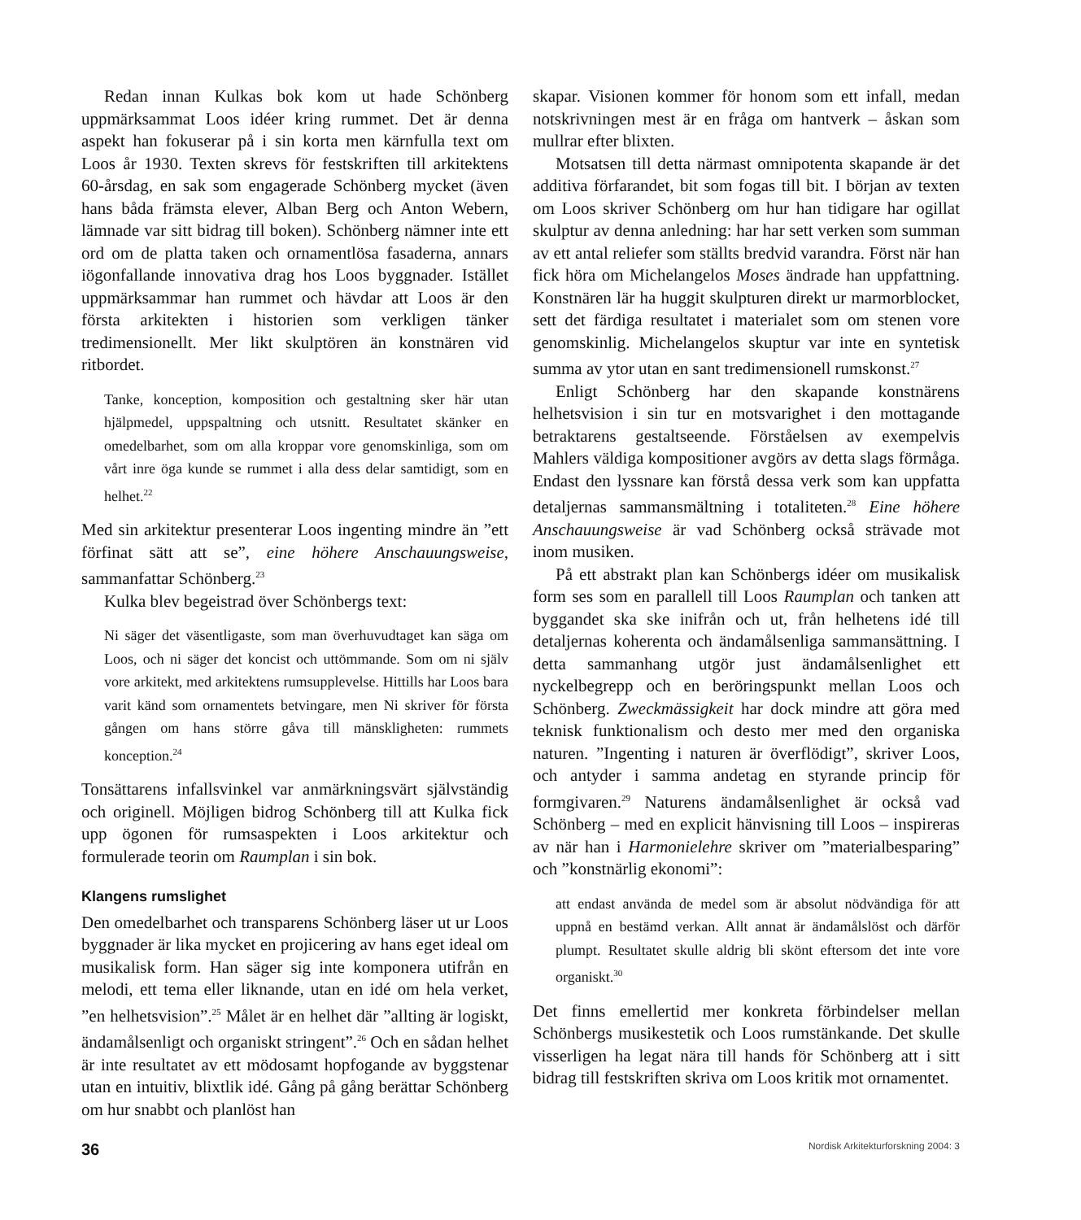Redan innan Kulkas bok kom ut hade Schönberg uppmärksammat Loos idéer kring rummet. Det är denna aspekt han fokuserar på i sin korta men kärnfulla text om Loos år 1930. Texten skrevs för festskriften till arkitektens 60-årsdag, en sak som engagerade Schönberg mycket (även hans båda främsta elever, Alban Berg och Anton Webern, lämnade var sitt bidrag till boken). Schönberg nämner inte ett ord om de platta taken och ornamentlösa fasaderna, annars iögonfallande innovativa drag hos Loos byggnader. Istället uppmärksammar han rummet och hävdar att Loos är den första arkitekten i historien som verkligen tänker tredimensionellt. Mer likt skulptören än konstnären vid ritbordet.
Tanke, konception, komposition och gestaltning sker här utan hjälpmedel, uppspaltning och utsnitt. Resultatet skänker en omedelbarhet, som om alla kroppar vore genomskinliga, som om vårt inre öga kunde se rummet i alla dess delar samtidigt, som en helhet.<sup>22</sup>
Med sin arkitektur presenterar Loos ingenting mindre än ”ett förfinat sätt att se”, eine höhere Anschauungsweise, sammanfattar Schönberg.<sup>23</sup>
Kulka blev begeistrad över Schönbergs text:
Ni säger det väsentligaste, som man överhuvudtaget kan säga om Loos, och ni säger det koncist och uttömmande. Som om ni själv vore arkitekt, med arkitektens rumsupplevelse. Hittills har Loos bara varit känd som ornamentets betvingare, men Ni skriver för första gången om hans större gåva till mänskligheten: rummets konception.<sup>24</sup>
Tonsättarens infallsvinkel var anmärkningsvärt självständig och originell. Möjligen bidrog Schönberg till att Kulka fick upp ögonen för rumsaspekten i Loos arkitektur och formulerade teorin om Raumplan i sin bok.
Klangens rumslighet
Den omedelbarhet och transparens Schönberg läser ut ur Loos byggnader är lika mycket en projicering av hans eget ideal om musikalisk form. Han säger sig inte komponera utifrån en melodi, ett tema eller liknande, utan en idé om hela verket, ”en helhetsvision”.<sup>25</sup> Målet är en helhet där ”allting är logiskt, ändamålsenligt och organiskt stringent”.<sup>26</sup> Och en sådan helhet är inte resultatet av ett mödosamt hopfogande av byggstenar utan en intuitiv, blixtlik idé. Gång på gång berättar Schönberg om hur snabbt och planlöst han
skapar. Visionen kommer för honom som ett infall, medan notskrivningen mest är en fråga om hantverk – åskan som mullrar efter blixten.
Motsatsen till detta närmast omnipotenta skapande är det additiva förfarandet, bit som fogas till bit. I början av texten om Loos skriver Schönberg om hur han tidigare har ogillat skulptur av denna anledning: har har sett verken som summan av ett antal reliefer som ställts bredvid varandra. Först när han fick höra om Michelangelos Moses ändrade han uppfattning. Konstnären lär ha huggit skulpturen direkt ur marmorblocket, sett det färdiga resultatet i materialet som om stenen vore genomskinlig. Michelangelos skuptur var inte en syntetisk summa av ytor utan en sant tredimensionell rumskonst.<sup>27</sup>
Enligt Schönberg har den skapande konstnärens helhetsvision i sin tur en motsvarighet i den mottagande betraktarens gestaltseende. Förståelsen av exempelvis Mahlers väldiga kompositioner avgörs av detta slags förmåga. Endast den lyssnare kan förstå dessa verk som kan uppfatta detaljernas sammansmältning i totaliteten.<sup>28</sup> Eine höhere Anschauungsweise är vad Schönberg också strävade mot inom musiken.
På ett abstrakt plan kan Schönbergs idéer om musikalisk form ses som en parallell till Loos Raumplan och tanken att byggandet ska ske inifrån och ut, från helhetens idé till detaljernas koherenta och ändamålsenliga sammansättning. I detta sammanhang utgör just ändamålsenlighet ett nyckelbegrepp och en beröringspunkt mellan Loos och Schönberg. Zweckmässigkeit har dock mindre att göra med teknisk funktionalism och desto mer med den organiska naturen. ”Ingenting i naturen är överflödigt”, skriver Loos, och antyder i samma andetag en styrande princip för formgivaren.<sup>29</sup> Naturens ändamålsenlighet är också vad Schönberg – med en explicit hänvisning till Loos – inspireras av när han i Harmonielehre skriver om ”materialbesparing” och ”konstnärlig ekonomi”:
att endast använda de medel som är absolut nödvändiga för att uppnå en bestämd verkan. Allt annat är ändamålslöst och därför plumpt. Resultatet skulle aldrig bli skönt eftersom det inte vore organiskt.<sup>30</sup>
Det finns emellertid mer konkreta förbindelser mellan Schönbergs musikestetik och Loos rumstänkande. Det skulle visserligen ha legat nära till hands för Schönberg att i sitt bidrag till festskriften skriva om Loos kritik mot ornamentet.
36 Nordisk Arkitekturforskning 2004: 3